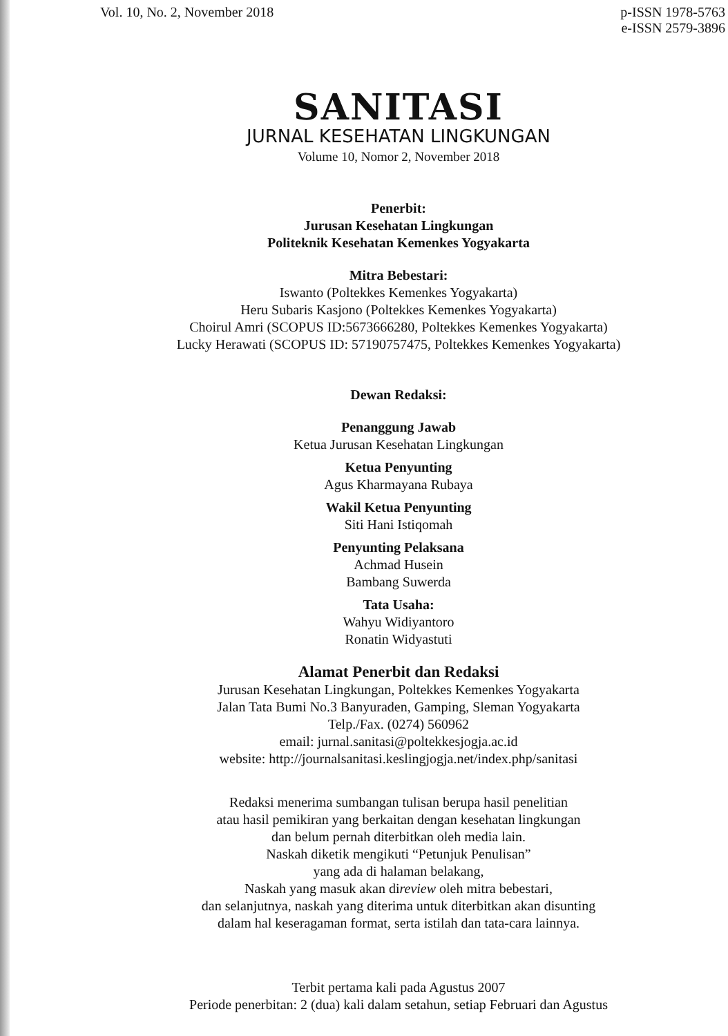Vol. 10, No. 2, November 2018 p-ISSN 1978-5763
e-ISSN 2579-3896
SANITASI
JURNAL KESEHATAN LINGKUNGAN
Volume 10, Nomor 2, November 2018
Penerbit:
Jurusan Kesehatan Lingkungan
Politeknik Kesehatan Kemenkes Yogyakarta
Mitra Bebestari:
Iswanto (Poltekkes Kemenkes Yogyakarta)
Heru Subaris Kasjono (Poltekkes Kemenkes Yogyakarta)
Choirul Amri (SCOPUS ID:5673666280, Poltekkes Kemenkes Yogyakarta)
Lucky Herawati (SCOPUS ID: 57190757475, Poltekkes Kemenkes Yogyakarta)
Dewan Redaksi:
Penanggung Jawab
Ketua Jurusan Kesehatan Lingkungan
Ketua Penyunting
Agus Kharmayana Rubaya
Wakil Ketua Penyunting
Siti Hani Istiqomah
Penyunting Pelaksana
Achmad Husein
Bambang Suwerda
Tata Usaha:
Wahyu Widiyantoro
Ronatin Widyastuti
Alamat Penerbit dan Redaksi
Jurusan Kesehatan Lingkungan, Poltekkes Kemenkes Yogyakarta
Jalan Tata Bumi No.3 Banyuraden, Gamping, Sleman Yogyakarta
Telp./Fax. (0274) 560962
email: jurnal.sanitasi@poltekkesjogja.ac.id
website: http://journalsanitasi.keslingjogja.net/index.php/sanitasi
Redaksi menerima sumbangan tulisan berupa hasil penelitian
atau hasil pemikiran yang berkaitan dengan kesehatan lingkungan
dan belum pernah diterbitkan oleh media lain.
Naskah diketik mengikuti “Petunjuk Penulisan”
yang ada di halaman belakang,
Naskah yang masuk akan direview oleh mitra bebestari,
dan selanjutnya, naskah yang diterima untuk diterbitkan akan disunting
dalam hal keseragaman format, serta istilah dan tata-cara lainnya.
Terbit pertama kali pada Agustus 2007
Periode penerbitan: 2 (dua) kali dalam setahun, setiap Februari dan Agustus